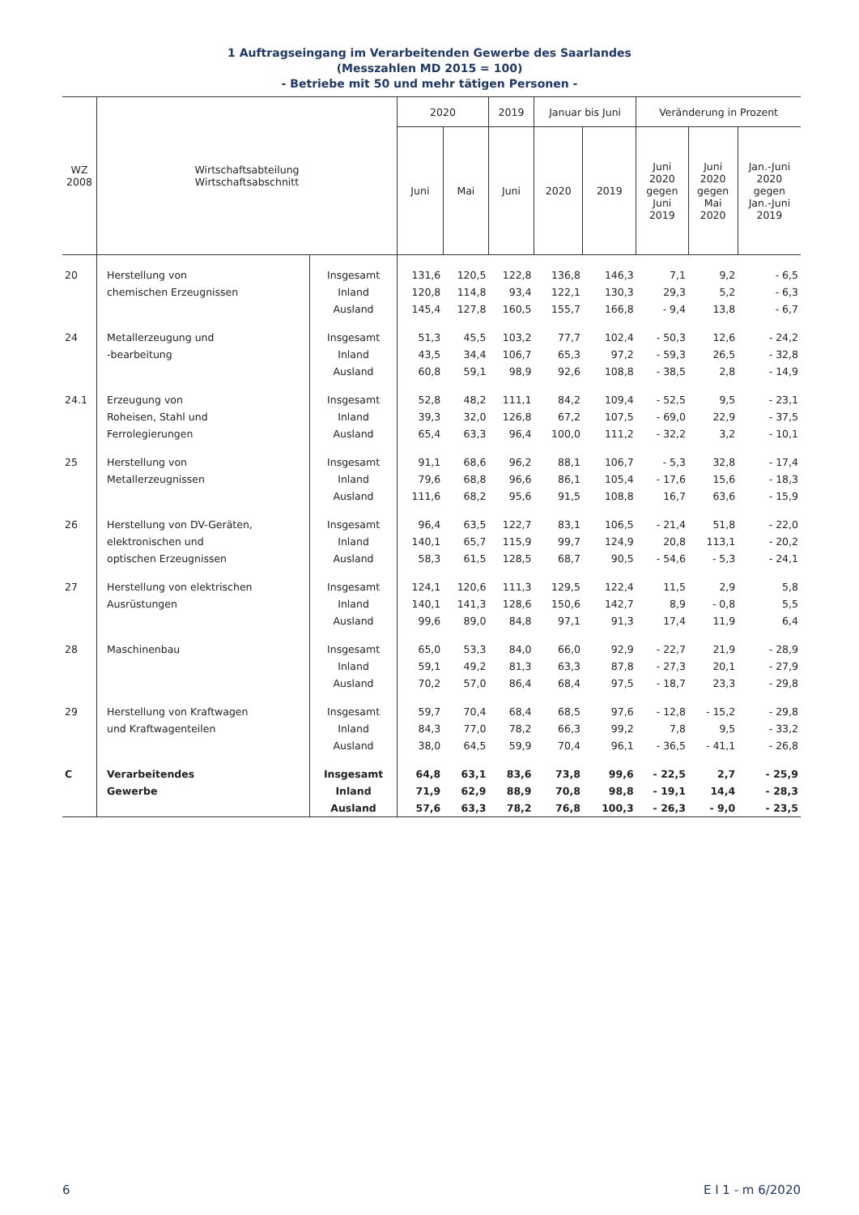1 Auftragseingang im Verarbeitenden Gewerbe des Saarlandes
(Messzahlen MD 2015 = 100)
- Betriebe mit 50 und mehr tätigen Personen -
| WZ 2008 | Wirtschaftsabteilung Wirtschaftsabschnitt | | 2020 | | 2019 | Januar bis Juni | | Veränderung in Prozent | | |
| --- | --- | --- | --- | --- | --- | --- | --- | --- | --- | --- |
| | | | Juni | Mai | Juni | 2020 | 2019 | Juni 2020 gegen Juni 2019 | Juni 2020 gegen Mai 2020 | Jan.-Juni 2020 gegen Jan.-Juni 2019 |
| 20 | Herstellung von | Insgesamt | 131,6 | 120,5 | 122,8 | 136,8 | 146,3 | 7,1 | 9,2 | - 6,5 |
| | chemischen Erzeugnissen | Inland | 120,8 | 114,8 | 93,4 | 122,1 | 130,3 | 29,3 | 5,2 | - 6,3 |
| | | Ausland | 145,4 | 127,8 | 160,5 | 155,7 | 166,8 | - 9,4 | 13,8 | - 6,7 |
| 24 | Metallerzeugung und | Insgesamt | 51,3 | 45,5 | 103,2 | 77,7 | 102,4 | - 50,3 | 12,6 | - 24,2 |
| | -bearbeitung | Inland | 43,5 | 34,4 | 106,7 | 65,3 | 97,2 | - 59,3 | 26,5 | - 32,8 |
| | | Ausland | 60,8 | 59,1 | 98,9 | 92,6 | 108,8 | - 38,5 | 2,8 | - 14,9 |
| 24.1 | Erzeugung von | Insgesamt | 52,8 | 48,2 | 111,1 | 84,2 | 109,4 | - 52,5 | 9,5 | - 23,1 |
| | Roheisen, Stahl und | Inland | 39,3 | 32,0 | 126,8 | 67,2 | 107,5 | - 69,0 | 22,9 | - 37,5 |
| | Ferrolegierungen | Ausland | 65,4 | 63,3 | 96,4 | 100,0 | 111,2 | - 32,2 | 3,2 | - 10,1 |
| 25 | Herstellung von | Insgesamt | 91,1 | 68,6 | 96,2 | 88,1 | 106,7 | - 5,3 | 32,8 | - 17,4 |
| | Metallerzeugnissen | Inland | 79,6 | 68,8 | 96,6 | 86,1 | 105,4 | - 17,6 | 15,6 | - 18,3 |
| | | Ausland | 111,6 | 68,2 | 95,6 | 91,5 | 108,8 | 16,7 | 63,6 | - 15,9 |
| 26 | Herstellung von DV-Geräten, | Insgesamt | 96,4 | 63,5 | 122,7 | 83,1 | 106,5 | - 21,4 | 51,8 | - 22,0 |
| | elektronischen und | Inland | 140,1 | 65,7 | 115,9 | 99,7 | 124,9 | 20,8 | 113,1 | - 20,2 |
| | optischen Erzeugnissen | Ausland | 58,3 | 61,5 | 128,5 | 68,7 | 90,5 | - 54,6 | - 5,3 | - 24,1 |
| 27 | Herstellung von elektrischen | Insgesamt | 124,1 | 120,6 | 111,3 | 129,5 | 122,4 | 11,5 | 2,9 | 5,8 |
| | Ausrüstungen | Inland | 140,1 | 141,3 | 128,6 | 150,6 | 142,7 | 8,9 | - 0,8 | 5,5 |
| | | Ausland | 99,6 | 89,0 | 84,8 | 97,1 | 91,3 | 17,4 | 11,9 | 6,4 |
| 28 | Maschinenbau | Insgesamt | 65,0 | 53,3 | 84,0 | 66,0 | 92,9 | - 22,7 | 21,9 | - 28,9 |
| | | Inland | 59,1 | 49,2 | 81,3 | 63,3 | 87,8 | - 27,3 | 20,1 | - 27,9 |
| | | Ausland | 70,2 | 57,0 | 86,4 | 68,4 | 97,5 | - 18,7 | 23,3 | - 29,8 |
| 29 | Herstellung von Kraftwagen | Insgesamt | 59,7 | 70,4 | 68,4 | 68,5 | 97,6 | - 12,8 | - 15,2 | - 29,8 |
| | und Kraftwagenteilen | Inland | 84,3 | 77,0 | 78,2 | 66,3 | 99,2 | 7,8 | 9,5 | - 33,2 |
| | | Ausland | 38,0 | 64,5 | 59,9 | 70,4 | 96,1 | - 36,5 | - 41,1 | - 26,8 |
| C | Verarbeitendes | Insgesamt | 64,8 | 63,1 | 83,6 | 73,8 | 99,6 | - 22,5 | 2,7 | - 25,9 |
| | Gewerbe | Inland | 71,9 | 62,9 | 88,9 | 70,8 | 98,8 | - 19,1 | 14,4 | - 28,3 |
| | | Ausland | 57,6 | 63,3 | 78,2 | 76,8 | 100,3 | - 26,3 | - 9,0 | - 23,5 |
6 E I 1 - m 6/2020